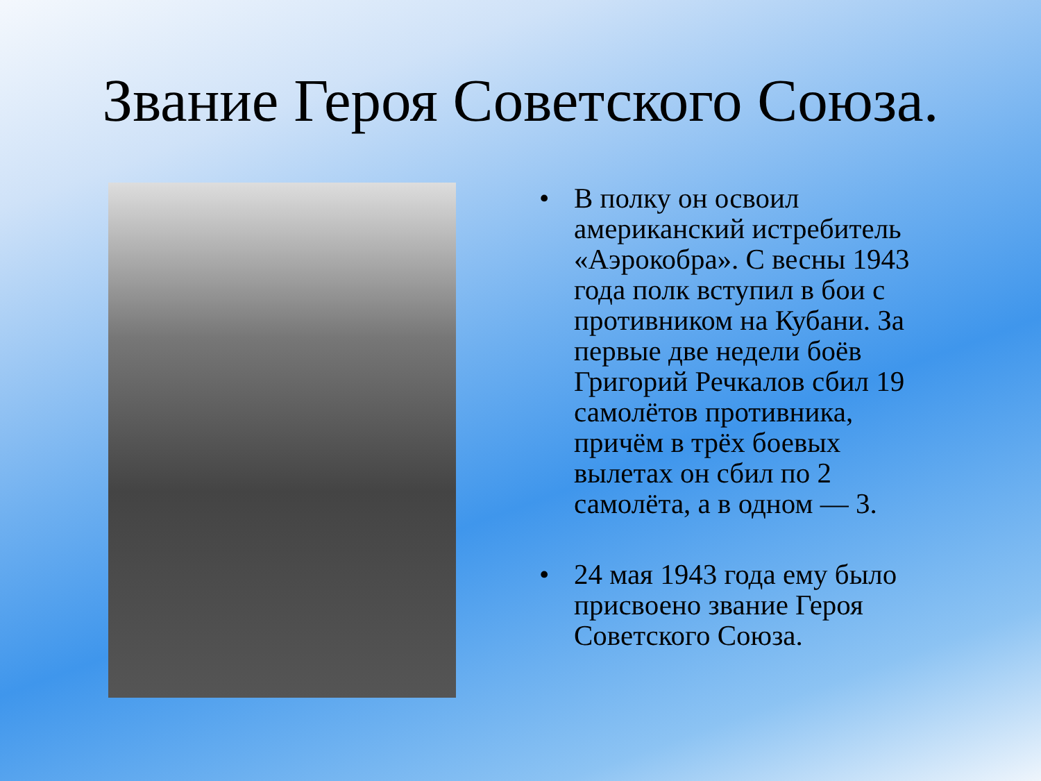Звание Героя Советского Союза.
• В полку он освоил американский истребитель «Аэрокобра». С весны 1943 года полк вступил в бои с противником на Кубани. За первые две недели боёв Григорий Речкалов сбил 19 самолётов противника, причём в трёх боевых вылетах он сбил по 2 самолёта, а в одном — 3.
• 24 мая 1943 года ему было присвоено звание Героя Советского Союза.